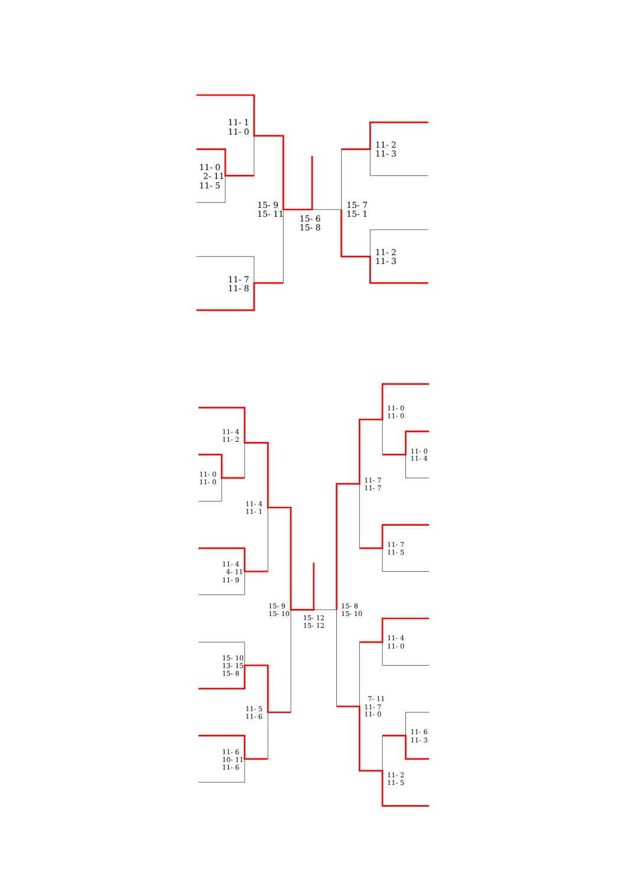11- 1
11- 0
11- 0
2- 11
11- 5
15- 9
15- 11
15- 6
15- 8
15- 7
15- 1
11- 2
11- 3
11- 2
11- 3
11- 7
11- 8
11- 4
11- 2
11- 0
11- 0
11- 4
11- 1
11- 4
4- 11
11- 9
15- 9
15- 10
15- 12
15- 12
15- 10
13- 15
15- 8
11- 5
11- 6
11- 6
10- 11
11- 6
11- 0
11- 0
11- 0
11- 4
11- 7
11- 7
11- 7
11- 5
15- 8
15- 10
11- 4
11- 0
7- 11
11- 7
11- 0
11- 6
11- 3
11- 2
11- 5